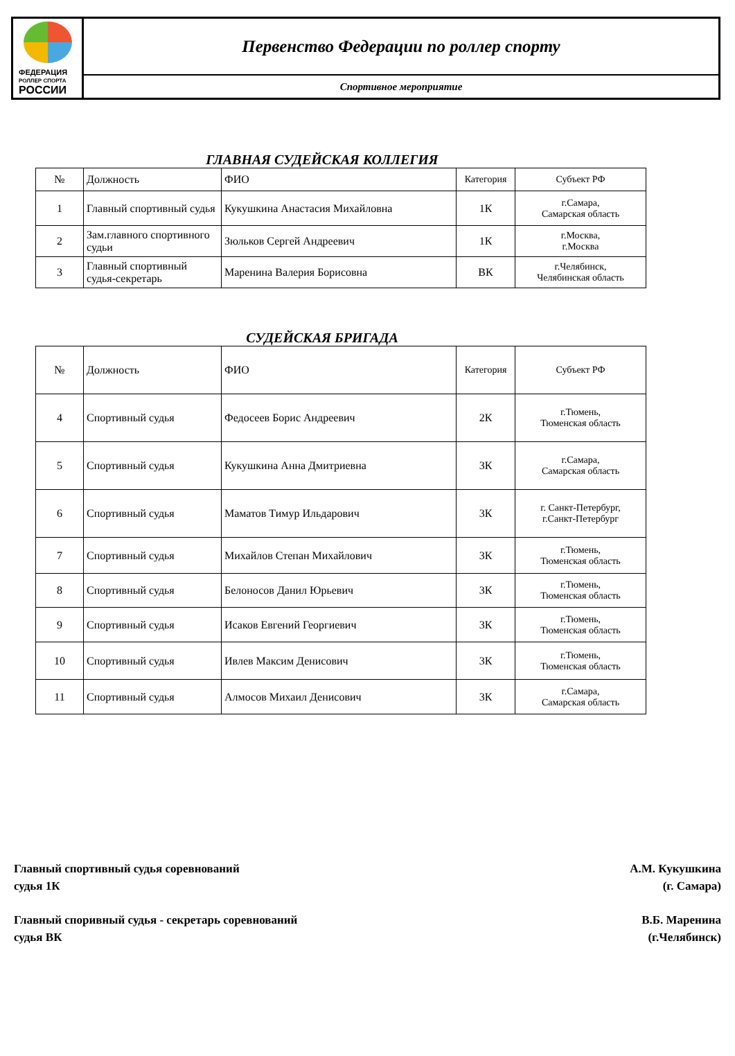ФЕДЕРАЦИЯ
РОЛЛЕР СПОРТА
РОССИИ
Первенство Федерации по роллер спорту
Спортивное мероприятие
ГЛАВНАЯ СУДЕЙСКАЯ КОЛЛЕГИЯ
| № | Должность | ФИО | Категория | Субъект РФ |
| --- | --- | --- | --- | --- |
| 1 | Главный спортивный судья | Кукушкина Анастасия Михайловна | 1К | г.Самара, Самарская область |
| 2 | Зам.главного спортивного судьи | Зюльков Сергей Андреевич | 1К | г.Москва, г.Москва |
| 3 | Главный спортивный судья-секретарь | Маренина Валерия Борисовна | ВК | г.Челябинск, Челябинская область |
СУДЕЙСКАЯ БРИГАДА
| № | Должность | ФИО | Категория | Субъект РФ |
| --- | --- | --- | --- | --- |
| 4 | Спортивный судья | Федосеев Борис Андреевич | 2К | г.Тюмень, Тюменская область |
| 5 | Спортивный судья | Кукушкина Анна Дмитриевна | 3К | г.Самара, Самарская область |
| 6 | Спортивный судья | Маматов Тимур Ильдарович | 3К | г. Санкт-Петербург, г.Санкт-Петербург |
| 7 | Спортивный судья | Михайлов Степан Михайлович | 3К | г.Тюмень, Тюменская область |
| 8 | Спортивный судья | Белоносов Данил Юрьевич | 3К | г.Тюмень, Тюменская область |
| 9 | Спортивный судья | Исаков Евгений Георгиевич | 3К | г.Тюмень, Тюменская область |
| 10 | Спортивный судья | Ивлев Максим Денисович | 3К | г.Тюмень, Тюменская область |
| 11 | Спортивный судья | Алмосов Михаил Денисович | 3К | г.Самара, Самарская область |
Главный спортивный судья соревнований
судья 1К
А.М. Кукушкина
(г. Самара)
Главный споривный судья - секретарь соревнований
судья ВК
В.Б. Маренина
(г.Челябинск)